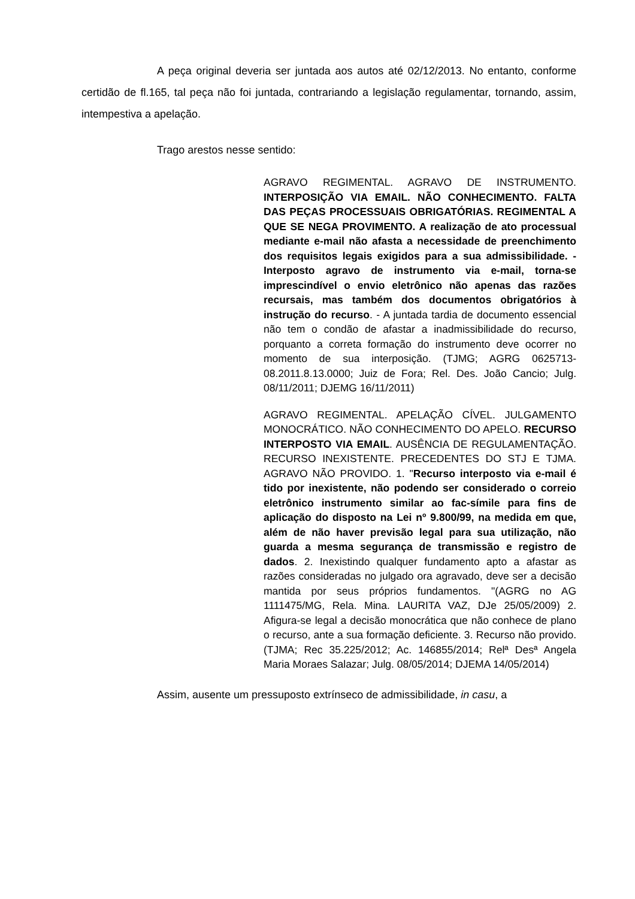A peça original deveria ser juntada aos autos até 02/12/2013. No entanto, conforme certidão de fl.165, tal peça não foi juntada, contrariando a legislação regulamentar, tornando, assim, intempestiva a apelação.
Trago arestos nesse sentido:
AGRAVO REGIMENTAL. AGRAVO DE INSTRUMENTO. INTERPOSIÇÃO VIA EMAIL. NÃO CONHECIMENTO. FALTA DAS PEÇAS PROCESSUAIS OBRIGATÓRIAS. REGIMENTAL A QUE SE NEGA PROVIMENTO. A realização de ato processual mediante e-mail não afasta a necessidade de preenchimento dos requisitos legais exigidos para a sua admissibilidade. - Interposto agravo de instrumento via e-mail, torna-se imprescindível o envio eletrônico não apenas das razões recursais, mas também dos documentos obrigatórios à instrução do recurso. - A juntada tardia de documento essencial não tem o condão de afastar a inadmissibilidade do recurso, porquanto a correta formação do instrumento deve ocorrer no momento de sua interposição. (TJMG; AGRG 0625713-08.2011.8.13.0000; Juiz de Fora; Rel. Des. João Cancio; Julg. 08/11/2011; DJEMG 16/11/2011)
AGRAVO REGIMENTAL. APELAÇÃO CÍVEL. JULGAMENTO MONOCRÁTICO. NÃO CONHECIMENTO DO APELO. RECURSO INTERPOSTO VIA EMAIL. AUSÊNCIA DE REGULAMENTAÇÃO. RECURSO INEXISTENTE. PRECEDENTES DO STJ E TJMA. AGRAVO NÃO PROVIDO. 1. "Recurso interposto via e-mail é tido por inexistente, não podendo ser considerado o correio eletrônico instrumento similar ao fac-símile para fins de aplicação do disposto na Lei nº 9.800/99, na medida em que, além de não haver previsão legal para sua utilização, não guarda a mesma segurança de transmissão e registro de dados. 2. Inexistindo qualquer fundamento apto a afastar as razões consideradas no julgado ora agravado, deve ser a decisão mantida por seus próprios fundamentos. "(AGRG no AG 1111475/MG, Rela. Mina. LAURITA VAZ, DJe 25/05/2009) 2. Afigura-se legal a decisão monocrática que não conhece de plano o recurso, ante a sua formação deficiente. 3. Recurso não provido. (TJMA; Rec 35.225/2012; Ac. 146855/2014; Relª Desª Angela Maria Moraes Salazar; Julg. 08/05/2014; DJEMA 14/05/2014)
Assim, ausente um pressuposto extrínseco de admissibilidade, in casu, a